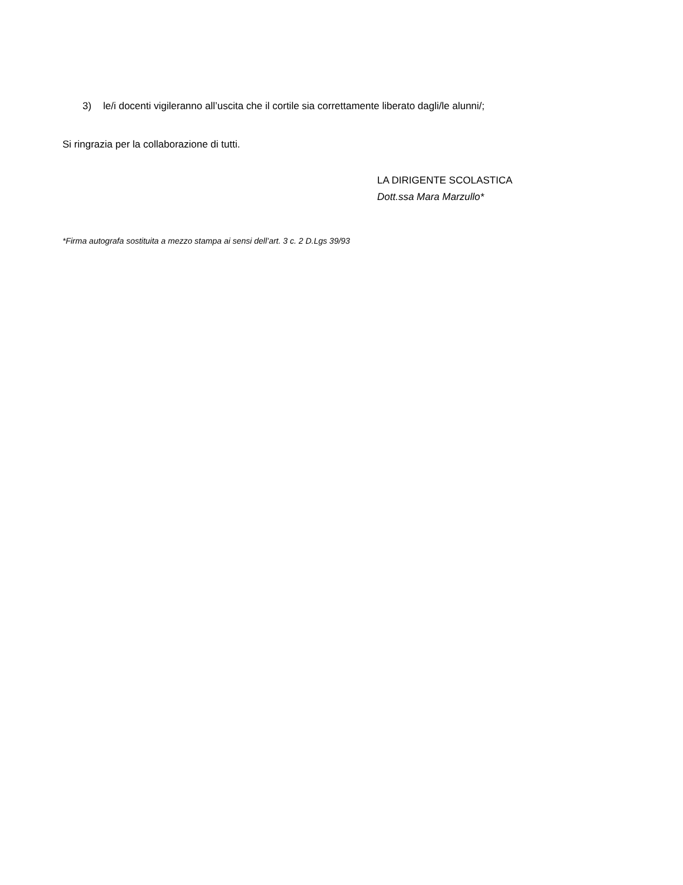3) le/i docenti vigileranno all’uscita che il cortile sia correttamente liberato dagli/le alunni/;
Si ringrazia per la collaborazione di tutti.
LA DIRIGENTE SCOLASTICA
Dott.ssa Mara Marzullo*
*Firma autografa sostituita a mezzo stampa ai sensi dell’art. 3 c. 2 D.Lgs 39/93